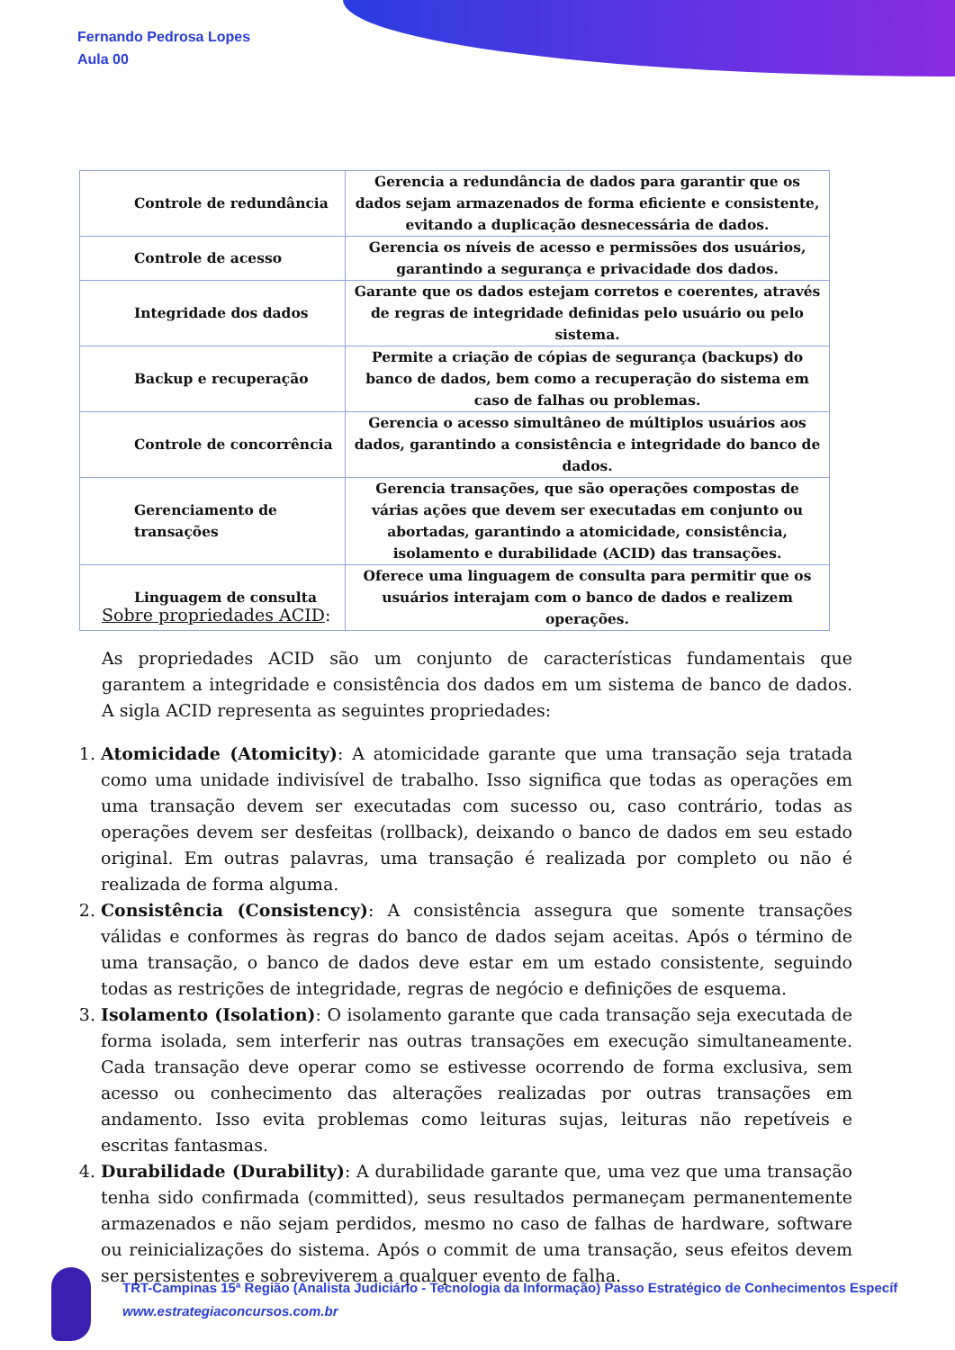Fernando Pedrosa Lopes
Aula 00
| Controle de redundância | Gerencia a redundância de dados para garantir que os dados sejam armazenados de forma eficiente e consistente, evitando a duplicação desnecessária de dados. |
| Controle de acesso | Gerencia os níveis de acesso e permissões dos usuários, garantindo a segurança e privacidade dos dados. |
| Integridade dos dados | Garante que os dados estejam corretos e coerentes, através de regras de integridade definidas pelo usuário ou pelo sistema. |
| Backup e recuperação | Permite a criação de cópias de segurança (backups) do banco de dados, bem como a recuperação do sistema em caso de falhas ou problemas. |
| Controle de concorrência | Gerencia o acesso simultâneo de múltiplos usuários aos dados, garantindo a consistência e integridade do banco de dados. |
| Gerenciamento de transações | Gerencia transações, que são operações compostas de várias ações que devem ser executadas em conjunto ou abortadas, garantindo a atomicidade, consistência, isolamento e durabilidade (ACID) das transações. |
| Linguagem de consulta | Oferece uma linguagem de consulta para permitir que os usuários interajam com o banco de dados e realizem operações. |
Sobre propriedades ACID:
As propriedades ACID são um conjunto de características fundamentais que garantem a integridade e consistência dos dados em um sistema de banco de dados. A sigla ACID representa as seguintes propriedades:
1. Atomicidade (Atomicity): A atomicidade garante que uma transação seja tratada como uma unidade indivisível de trabalho. Isso significa que todas as operações em uma transação devem ser executadas com sucesso ou, caso contrário, todas as operações devem ser desfeitas (rollback), deixando o banco de dados em seu estado original. Em outras palavras, uma transação é realizada por completo ou não é realizada de forma alguma.
2. Consistência (Consistency): A consistência assegura que somente transações válidas e conformes às regras do banco de dados sejam aceitas. Após o término de uma transação, o banco de dados deve estar em um estado consistente, seguindo todas as restrições de integridade, regras de negócio e definições de esquema.
3. Isolamento (Isolation): O isolamento garante que cada transação seja executada de forma isolada, sem interferir nas outras transações em execução simultaneamente. Cada transação deve operar como se estivesse ocorrendo de forma exclusiva, sem acesso ou conhecimento das alterações realizadas por outras transações em andamento. Isso evita problemas como leituras sujas, leituras não repetíveis e escritas fantasmas.
4. Durabilidade (Durability): A durabilidade garante que, uma vez que uma transação tenha sido confirmada (committed), seus resultados permaneçam permanentemente armazenados e não sejam perdidos, mesmo no caso de falhas de hardware, software ou reinicializações do sistema. Após o commit de uma transação, seus efeitos devem ser persistentes e sobreviverem a qualquer evento de falha.
TRT-Campinas 15ª Região (Analista Judiciário - Tecnologia da Informação) Passo Estratégico de Conhecimentos Específ
www.estrategiaconcursos.com.br